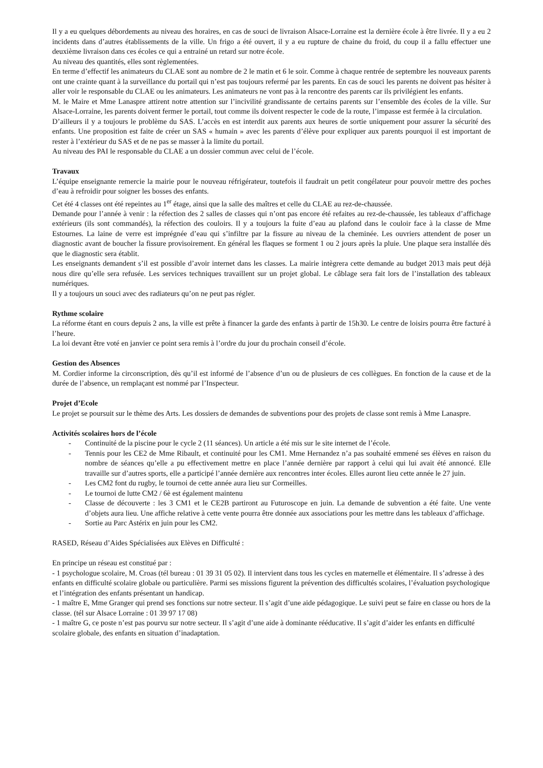Il y a eu quelques débordements au niveau des horaires, en cas de souci de livraison Alsace-Lorraine est la dernière école à être livrée. Il y a eu 2 incidents dans d’autres établissements de la ville. Un frigo a été ouvert, il y a eu rupture de chaine du froid, du coup il a fallu effectuer une deuxième livraison dans ces écoles ce qui a entrainé un retard sur notre école.
Au niveau des quantités, elles sont règlementées.
En terme d’effectif les animateurs du CLAE sont au nombre de 2 le matin et 6 le soir. Comme à chaque rentrée de septembre les nouveaux parents ont une crainte quant à la surveillance du portail qui n’est pas toujours refermé par les parents. En cas de souci les parents ne doivent pas hésiter à aller voir le responsable du CLAE ou les animateurs. Les animateurs ne vont pas à la rencontre des parents car ils privilégient les enfants.
M. le Maire et Mme Lanaspre attirent notre attention sur l’incivilité grandissante de certains parents sur l’ensemble des écoles de la ville. Sur Alsace-Lorraine, les parents doivent fermer le portail, tout comme ils doivent respecter le code de la route, l’impasse est fermée à la circulation.
D’ailleurs il y a toujours le problème du SAS. L’accès en est interdit aux parents aux heures de sortie uniquement pour assurer la sécurité des enfants. Une proposition est faite de créer un SAS « humain » avec les parents d’élève pour expliquer aux parents pourquoi il est important de rester à l’extérieur du SAS et de ne pas se masser à la limite du portail.
Au niveau des PAI le responsable du CLAE a un dossier commun avec celui de l’école.
Travaux
L’équipe enseignante remercie la mairie pour le nouveau réfrigérateur, toutefois il faudrait un petit congélateur pour pouvoir mettre des poches d’eau à refroidir pour soigner les bosses des enfants.
Cet été 4 classes ont été repeintes au 1<sup>er</sup> étage, ainsi que la salle des maîtres et celle du CLAE au rez-de-chaussée.
Demande pour l’année à venir : la réfection des 2 salles de classes qui n’ont pas encore été refaites au rez-de-chaussée, les tableaux d’affichage extérieurs (ils sont commandés), la réfection des couloirs. Il y a toujours la fuite d’eau au plafond dans le couloir face à la classe de Mme Estournes. La laine de verre est imprégnée d’eau qui s’infiltre par la fissure au niveau de la cheminée. Les ouvriers attendent de poser un diagnostic avant de boucher la fissure provisoirement. En général les flaques se forment 1 ou 2 jours après la pluie. Une plaque sera installée dès que le diagnostic sera établit.
Les enseignants demandent s’il est possible d’avoir internet dans les classes. La mairie intègrera cette demande au budget 2013 mais peut déjà nous dire qu’elle sera refusée. Les services techniques travaillent sur un projet global. Le câblage sera fait lors de l’installation des tableaux numériques.
Il y a toujours un souci avec des radiateurs qu’on ne peut pas régler.
Rythme scolaire
La réforme étant en cours depuis 2 ans, la ville est prête à financer la garde des enfants à partir de 15h30. Le centre de loisirs pourra être facturé à l’heure.
La loi devant être voté en janvier ce point sera remis à l’ordre du jour du prochain conseil d’école.
Gestion des Absences
M. Cordier informe la circonscription, dès qu’il est informé de l’absence d’un ou de plusieurs de ces collègues. En fonction de la cause et de la durée de l’absence, un remplaçant est nommé par l’Inspecteur.
Projet d’Ecole
Le projet se poursuit sur le thème des Arts. Les dossiers de demandes de subventions pour des projets de classe sont remis à Mme Lanaspre.
Activités scolaires hors de l’école
- Continuité de la piscine pour le cycle 2 (11 séances). Un article a été mis sur le site internet de l’école.
- Tennis pour les CE2 de Mme Ribault, et continuité pour les CM1. Mme Hernandez n’a pas souhaité emmené ses élèves en raison du nombre de séances qu’elle a pu effectivement mettre en place l’année dernière par rapport à celui qui lui avait été annoncé. Elle travaille sur d’autres sports, elle a participé l’année dernière aux rencontres inter écoles. Elles auront lieu cette année le 27 juin.
- Les CM2 font du rugby, le tournoi de cette année aura lieu sur Cormeilles.
- Le tournoi de lutte CM2 / 6è est également maintenu
- Classe de découverte : les 3 CM1 et le CE2B partiront au Futuroscope en juin. La demande de subvention a été faite. Une vente d’objets aura lieu. Une affiche relative à cette vente pourra être donnée aux associations pour les mettre dans les tableaux d’affichage.
- Sortie au Parc Astérix en juin pour les CM2.
RASED, Réseau d’Aides Spécialisées aux Elèves en Difficulté :
En principe un réseau est constitué par :
- 1 psychologue scolaire, M. Croas (tél bureau : 01 39 31 05 02). Il intervient dans tous les cycles en maternelle et élémentaire. Il s’adresse à des enfants en difficulté scolaire globale ou particulière. Parmi ses missions figurent la prévention des difficultés scolaires, l’évaluation psychologique et l’intégration des enfants présentant un handicap.
- 1 maître E, Mme Granger qui prend ses fonctions sur notre secteur. Il s’agit d’une aide pédagogique. Le suivi peut se faire en classe ou hors de la classe. (tél sur Alsace Lorraine : 01 39 97 17 08)
- 1 maître G, ce poste n’est pas pourvu sur notre secteur. Il s’agit d’une aide à dominante rééducative. Il s’agit d’aider les enfants en difficulté scolaire globale, des enfants en situation d’inadaptation.